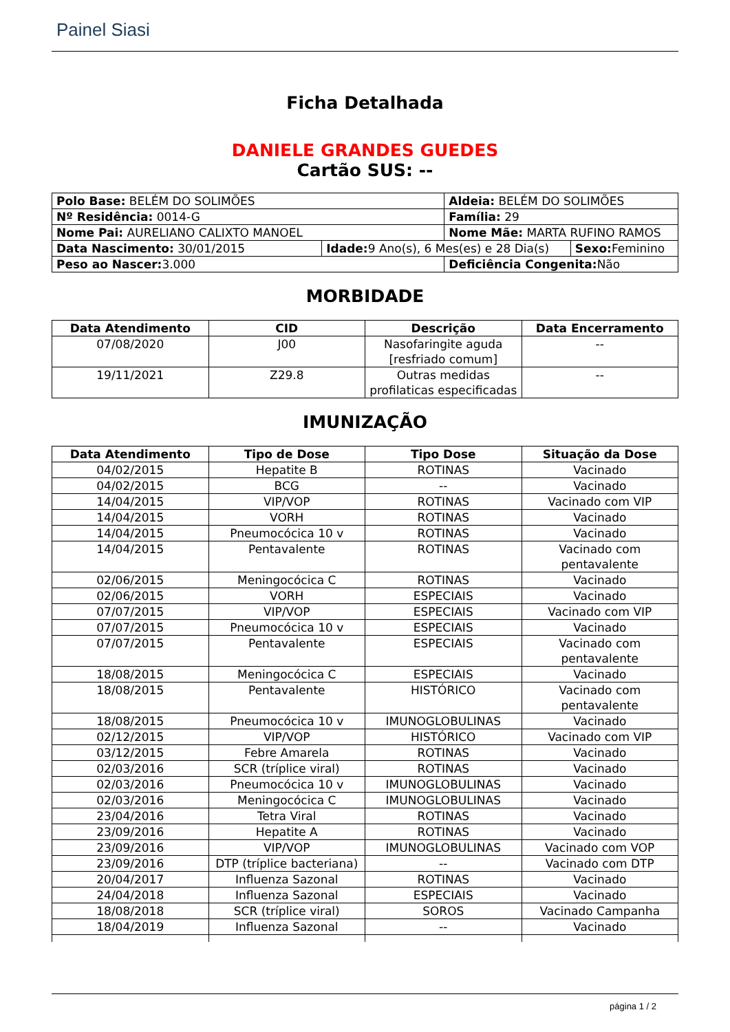Painel Siasi
Ficha Detalhada
DANIELE GRANDES GUEDES
Cartão SUS: --
| Polo Base: BELÉM DO SOLIMÕES | | Aldeia: BELÉM DO SOLIMÕES | |
| Nº Residência: 0014-G | | Família: 29 | |
| Nome Pai: AURELIANO CALIXTO MANOEL | | Nome Mãe: MARTA RUFINO RAMOS | |
| Data Nascimento: 30/01/2015 | Idade: 9 Ano(s), 6 Mes(es) e 28 Dia(s) | | Sexo: Feminino |
| Peso ao Nascer: 3.000 | | Deficiência Congenita: Não | |
MORBIDADE
| Data Atendimento | CID | Descrição | Data Encerramento |
| --- | --- | --- | --- |
| 07/08/2020 | J00 | Nasofaringite aguda [resfriado comum] | -- |
| 19/11/2021 | Z29.8 | Outras medidas profilaticas especificadas | -- |
IMUNIZAÇÃO
| Data Atendimento | Tipo de Dose | Tipo Dose | Situação da Dose |
| --- | --- | --- | --- |
| 04/02/2015 | Hepatite B | ROTINAS | Vacinado |
| 04/02/2015 | BCG | -- | Vacinado |
| 14/04/2015 | VIP/VOP | ROTINAS | Vacinado com VIP |
| 14/04/2015 | VORH | ROTINAS | Vacinado |
| 14/04/2015 | Pneumocócica 10 v | ROTINAS | Vacinado |
| 14/04/2015 | Pentavalente | ROTINAS | Vacinado com pentavalente |
| 02/06/2015 | Meningocócica C | ROTINAS | Vacinado |
| 02/06/2015 | VORH | ESPECIAIS | Vacinado |
| 07/07/2015 | VIP/VOP | ESPECIAIS | Vacinado com VIP |
| 07/07/2015 | Pneumocócica 10 v | ESPECIAIS | Vacinado |
| 07/07/2015 | Pentavalente | ESPECIAIS | Vacinado com pentavalente |
| 18/08/2015 | Meningocócica C | ESPECIAIS | Vacinado |
| 18/08/2015 | Pentavalente | HISTÓRICO | Vacinado com pentavalente |
| 18/08/2015 | Pneumocócica 10 v | IMUNOGLOBULINAS | Vacinado |
| 02/12/2015 | VIP/VOP | HISTÓRICO | Vacinado com VIP |
| 03/12/2015 | Febre Amarela | ROTINAS | Vacinado |
| 02/03/2016 | SCR (tríplice viral) | ROTINAS | Vacinado |
| 02/03/2016 | Pneumocócica 10 v | IMUNOGLOBULINAS | Vacinado |
| 02/03/2016 | Meningocócica C | IMUNOGLOBULINAS | Vacinado |
| 23/04/2016 | Tetra Viral | ROTINAS | Vacinado |
| 23/09/2016 | Hepatite A | ROTINAS | Vacinado |
| 23/09/2016 | VIP/VOP | IMUNOGLOBULINAS | Vacinado com VOP |
| 23/09/2016 | DTP (tríplice bacteriana) | -- | Vacinado com DTP |
| 20/04/2017 | Influenza Sazonal | ROTINAS | Vacinado |
| 24/04/2018 | Influenza Sazonal | ESPECIAIS | Vacinado |
| 18/08/2018 | SCR (tríplice viral) | SOROS | Vacinado Campanha |
| 18/04/2019 | Influenza Sazonal | -- | Vacinado |
página 1 / 2